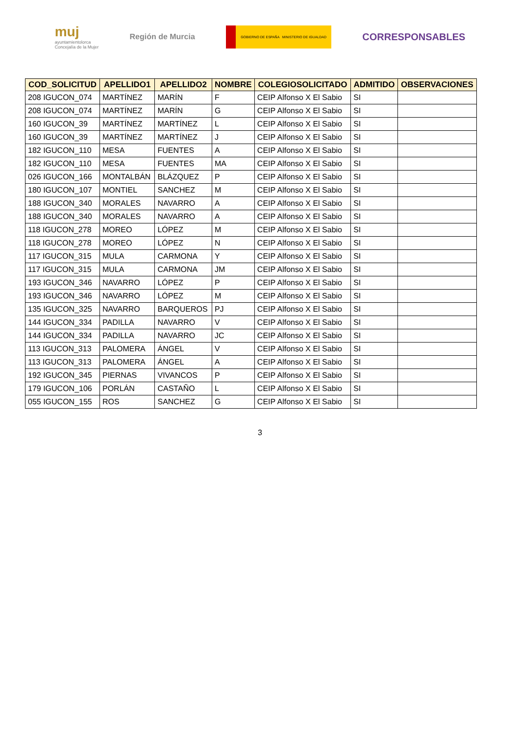muj
ayuntamientolorca
Concejalía de la Mujer
Región de Murcia
GOBIERNO DE ESPAÑA MINISTERIO DE IGUALDAD
CORRESPONSABLES
| COD_SOLICITUD | APELLIDO1 | APELLIDO2 | NOMBRE | COLEGIOSOLICITADO | ADMITIDO | OBSERVACIONES |
| --- | --- | --- | --- | --- | --- | --- |
| 208 IGUCON_074 | MARTÍNEZ | MARÍN | F | CEIP Alfonso X El Sabio | SI | |
| 208 IGUCON_074 | MARTÍNEZ | MARÍN | G | CEIP Alfonso X El Sabio | SI | |
| 160 IGUCON_39 | MARTÍNEZ | MARTÍNEZ | L | CEIP Alfonso X El Sabio | SI | |
| 160 IGUCON_39 | MARTÍNEZ | MARTÍNEZ | J | CEIP Alfonso X El Sabio | SI | |
| 182 IGUCON_110 | MESA | FUENTES | A | CEIP Alfonso X El Sabio | SI | |
| 182 IGUCON_110 | MESA | FUENTES | MA | CEIP Alfonso X El Sabio | SI | |
| 026 IGUCON_166 | MONTALBÁN | BLÁZQUEZ | P | CEIP Alfonso X El Sabio | SI | |
| 180 IGUCON_107 | MONTIEL | SANCHEZ | M | CEIP Alfonso X El Sabio | SI | |
| 188 IGUCON_340 | MORALES | NAVARRO | A | CEIP Alfonso X El Sabio | SI | |
| 188 IGUCON_340 | MORALES | NAVARRO | A | CEIP Alfonso X El Sabio | SI | |
| 118 IGUCON_278 | MOREO | LÓPEZ | M | CEIP Alfonso X El Sabio | SI | |
| 118 IGUCON_278 | MOREO | LÓPEZ | N | CEIP Alfonso X El Sabio | SI | |
| 117 IGUCON_315 | MULA | CARMONA | Y | CEIP Alfonso X El Sabio | SI | |
| 117 IGUCON_315 | MULA | CARMONA | JM | CEIP Alfonso X El Sabio | SI | |
| 193 IGUCON_346 | NAVARRO | LÓPEZ | P | CEIP Alfonso X El Sabio | SI | |
| 193 IGUCON_346 | NAVARRO | LÓPEZ | M | CEIP Alfonso X El Sabio | SI | |
| 135 IGUCON_325 | NAVARRO | BARQUEROS | PJ | CEIP Alfonso X El Sabio | SI | |
| 144 IGUCON_334 | PADILLA | NAVARRO | V | CEIP Alfonso X El Sabio | SI | |
| 144 IGUCON_334 | PADILLA | NAVARRO | JC | CEIP Alfonso X El Sabio | SI | |
| 113 IGUCON_313 | PALOMERA | ÁNGEL | V | CEIP Alfonso X El Sabio | SI | |
| 113 IGUCON_313 | PALOMERA | ÁNGEL | A | CEIP Alfonso X El Sabio | SI | |
| 192 IGUCON_345 | PIERNAS | VIVANCOS | P | CEIP Alfonso X El Sabio | SI | |
| 179 IGUCON_106 | PORLÁN | CASTAÑO | L | CEIP Alfonso X El Sabio | SI | |
| 055 IGUCON_155 | ROS | SANCHEZ | G | CEIP Alfonso X El Sabio | SI | |
3